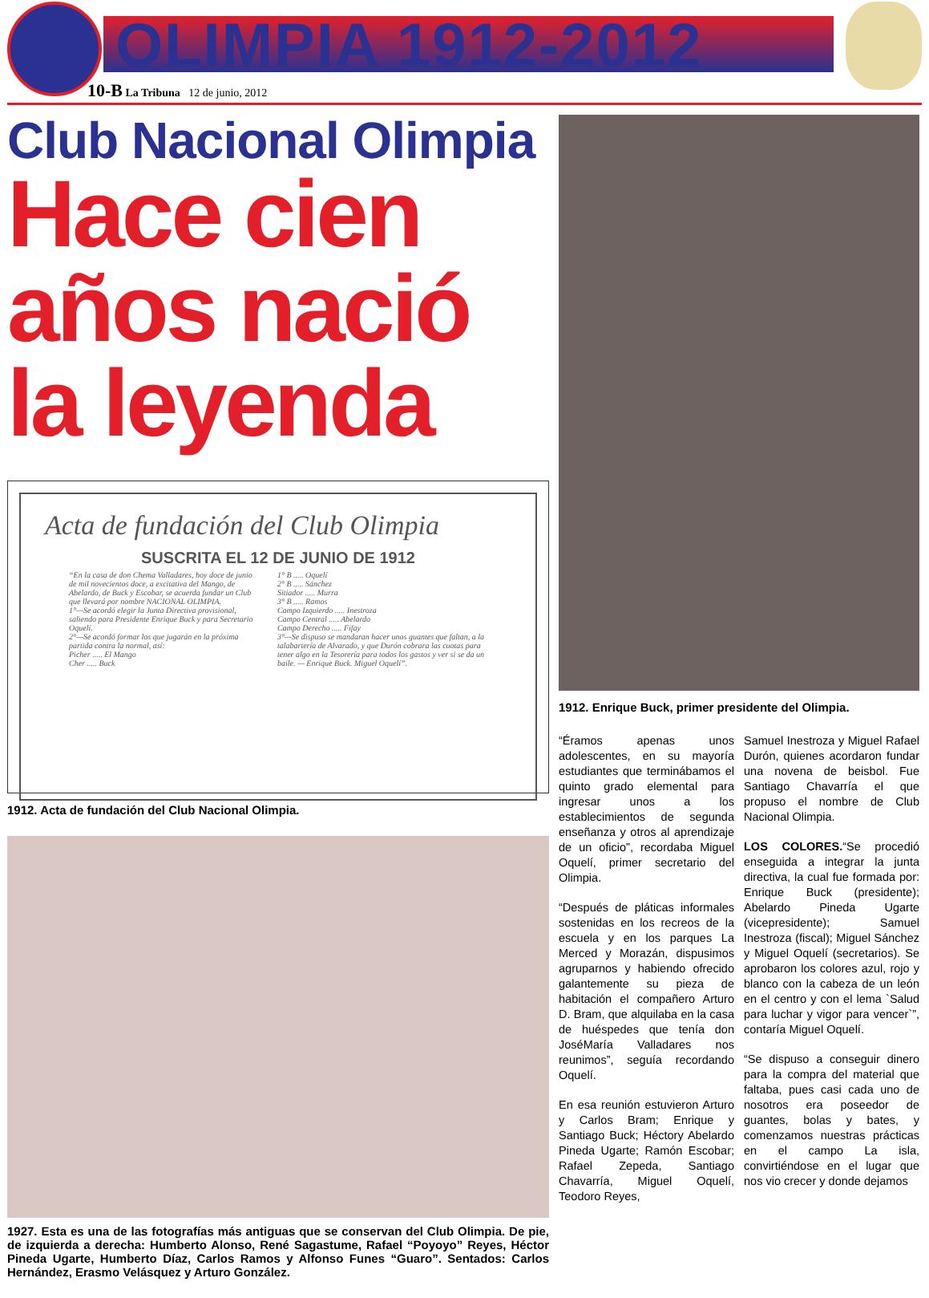OLIMPIA 1912-2012
10-B La Tribuna 12 de junio, 2012
Club Nacional Olimpia
Hace cien años nació la leyenda
Acta de fundación del Club Olimpia
SUSCRITA EL 12 DE JUNIO DE 1912
“En la casa de don Chema Valladares, hoy doce de junio de mil novecientos doce, a excitativa del Mango, de Abelardo, de Buck y Escobar, se acuerda fundar un Club que llevará por nombre NACIONAL OLIMPIA.
1°—Se acordó elegir la Junta Directiva provisional, saliendo para Presidente Enrique Buck y para Secretario Oquelí.
2°—Se acordó formar los que jugarán en la próxima partida contra la normal, así:
Picher ..... El Mango
Cher ..... Buck
1° B ..... Oquelí
2° B ..... Sánchez
Sitiador ..... Murra
3° B ..... Ramos
Campo Izquierdo ..... Inestroza
Campo Central ..... Abelardo
Campo Derecho ..... Fifay
3°—Se dispuso se mandaran hacer unos guantes que faltan, a la talabartería de Alvarado, y que Durón cobrara las cuotas para tener algo en la Tesorería para todos los gastos y ver si se da un baile. — Enrique Buck. Miguel Oquelí”.
1912. Acta de fundación del Club Nacional Olimpia.
1927. Esta es una de las fotografías más antiguas que se conservan del Club Olimpia. De pie, de izquierda a derecha: Humberto Alonso, René Sagastume, Rafael “Poyoyo” Reyes, Héctor Pineda Ugarte, Humberto Díaz, Carlos Ramos y Alfonso Funes “Guaro”. Sentados: Carlos Hernández, Erasmo Velásquez y Arturo González.
1912. Enrique Buck, primer presidente del Olimpia.
“Éramos apenas unos adolescentes, en su mayoría estudiantes que terminábamos el quinto grado elemental para ingresar unos a los establecimientos de segunda enseñanza y otros al aprendizaje de un oficio”, recordaba Miguel Oquelí, primer secretario del Olimpia.
“Después de pláticas informales sostenidas en los recreos de la escuela y en los parques La Merced y Morazán, dispusimos agruparnos y habiendo ofrecido galantemente su pieza de habitación el compañero Arturo D. Bram, que alquilaba en la casa de huéspedes que tenía don JoséMaría Valladares nos reunimos”, seguía recordando Oquelí.
En esa reunión estuvieron Arturo y Carlos Bram; Enrique y Santiago Buck; Héctory Abelardo Pineda Ugarte; Ramón Escobar; Rafael Zepeda, Santiago Chavarría, Miguel Oquelí, Teodoro Reyes,
Samuel Inestroza y Miguel Rafael Durón, quienes acordaron fundar una novena de beisbol. Fue Santiago Chavarría el que propuso el nombre de Club Nacional Olimpia.
LOS COLORES.“Se procedió enseguida a integrar la junta directiva, la cual fue formada por: Enrique Buck (presidente); Abelardo Pineda Ugarte (vicepresidente); Samuel Inestroza (fiscal); Miguel Sánchez y Miguel Oquelí (secretarios). Se aprobaron los colores azul, rojo y blanco con la cabeza de un león en el centro y con el lema `Salud para luchar y vigor para vencer`”, contaría Miguel Oquelí.
“Se dispuso a conseguir dinero para la compra del material que faltaba, pues casi cada uno de nosotros era poseedor de guantes, bolas y bates, y comenzamos nuestras prácticas en el campo La isla, convirtiéndose en el lugar que nos vio crecer y donde dejamos